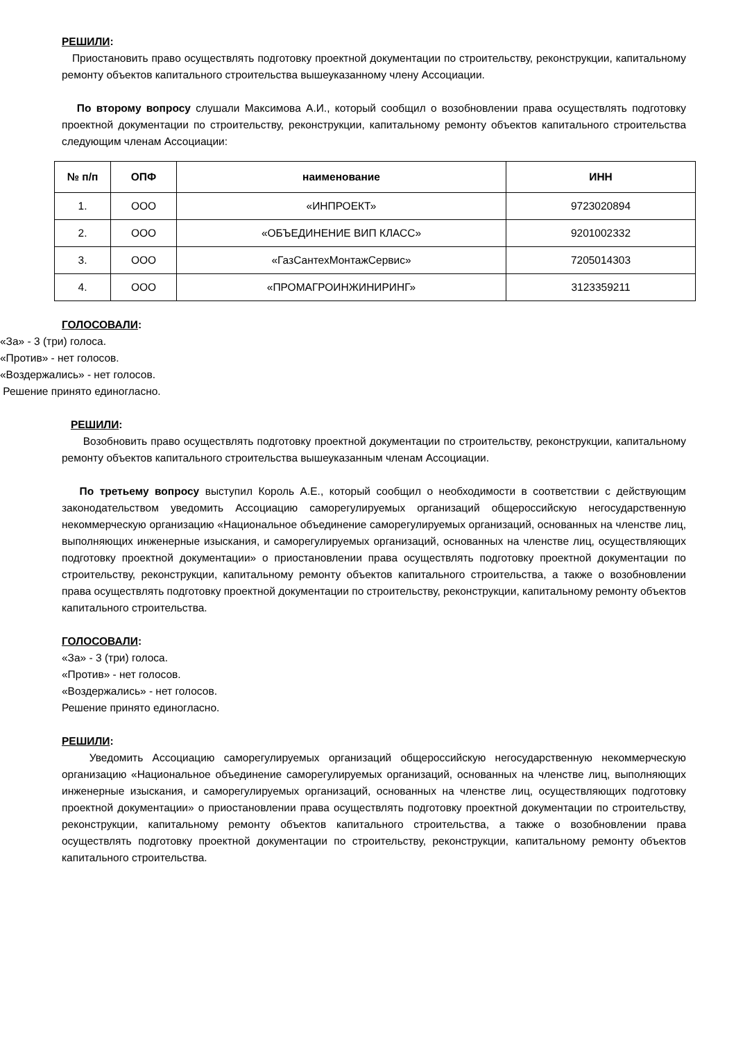РЕШИЛИ:
Приостановить право осуществлять подготовку проектной документации по строительству, реконструкции, капитальному ремонту объектов капитального строительства вышеуказанному члену Ассоциации.
По второму вопросу слушали Максимова А.И., который сообщил о возобновлении права осуществлять подготовку проектной документации по строительству, реконструкции, капитальному ремонту объектов капитального строительства следующим членам Ассоциации:
| № п/п | ОПФ | наименование | ИНН |
| --- | --- | --- | --- |
| 1. | ООО | «ИНПРОЕКТ» | 9723020894 |
| 2. | ООО | «ОБЪЕДИНЕНИЕ ВИП КЛАСС» | 9201002332 |
| 3. | ООО | «ГазСантехМонтажСервис» | 7205014303 |
| 4. | ООО | «ПРОМАГРОИНЖИНИРИНГ» | 3123359211 |
ГОЛОСОВАЛИ:
«За» - 3 (три) голоса.
«Против» - нет голосов.
«Воздержались» - нет голосов.
Решение принято единогласно.
РЕШИЛИ:
Возобновить право осуществлять подготовку проектной документации по строительству, реконструкции, капитальному ремонту объектов капитального строительства вышеуказанным членам Ассоциации.
По третьему вопросу выступил Король А.Е., который сообщил о необходимости в соответствии с действующим законодательством уведомить Ассоциацию саморегулируемых организаций общероссийскую негосударственную некоммерческую организацию «Национальное объединение саморегулируемых организаций, основанных на членстве лиц, выполняющих инженерные изыскания, и саморегулируемых организаций, основанных на членстве лиц, осуществляющих подготовку проектной документации» о приостановлении права осуществлять подготовку проектной документации по строительству, реконструкции, капитальному ремонту объектов капитального строительства, а также о возобновлении права осуществлять подготовку проектной документации по строительству, реконструкции, капитальному ремонту объектов капитального строительства.
ГОЛОСОВАЛИ:
«За» - 3 (три) голоса.
«Против» - нет голосов.
«Воздержались» - нет голосов.
Решение принято единогласно.
РЕШИЛИ:
Уведомить Ассоциацию саморегулируемых организаций общероссийскую негосударственную некоммерческую организацию «Национальное объединение саморегулируемых организаций, основанных на членстве лиц, выполняющих инженерные изыскания, и саморегулируемых организаций, основанных на членстве лиц, осуществляющих подготовку проектной документации» о приостановлении права осуществлять подготовку проектной документации по строительству, реконструкции, капитальному ремонту объектов капитального строительства, а также о возобновлении права осуществлять подготовку проектной документации по строительству, реконструкции, капитальному ремонту объектов капитального строительства.